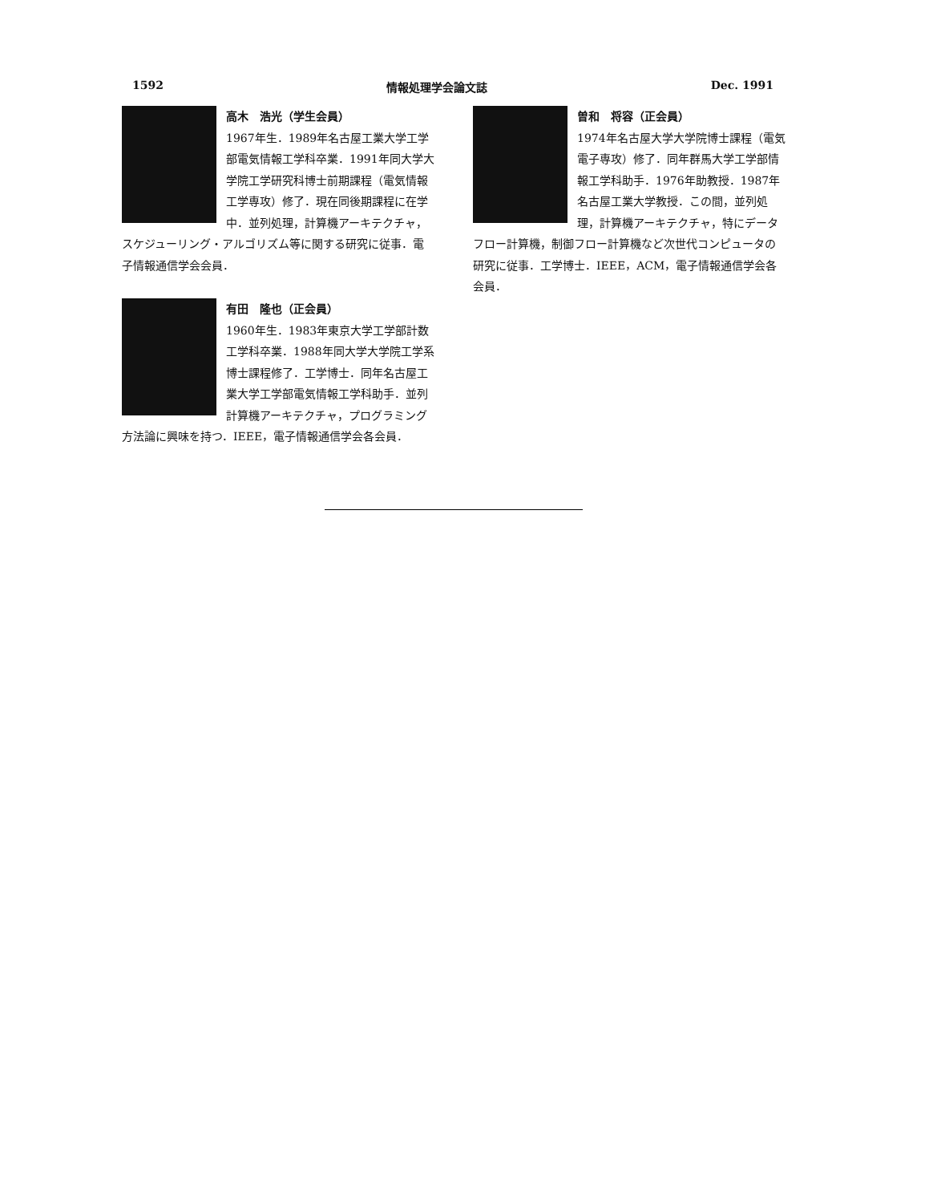1592 情報処理学会論文誌 Dec. 1991
高木　浩光（学生会員）
1967年生．1989年名古屋工業大学工学部電気情報工学科卒業．1991年同大学大学院工学研究科博士前期課程（電気情報工学専攻）修了．現在同後期課程に在学中．並列処理，計算機アーキテクチャ，スケジューリング・アルゴリズム等に関する研究に従事．電子情報通信学会会員．
有田　隆也（正会員）
1960年生．1983年東京大学工学部計数工学科卒業．1988年同大学大学院工学系博士課程修了．工学博士．同年名古屋工業大学工学部電気情報工学科助手．並列計算機アーキテクチャ，プログラミング方法論に興味を持つ．IEEE，電子情報通信学会各会員．
曽和　将容（正会員）
1974年名古屋大学大学院博士課程（電気電子専攻）修了．同年群馬大学工学部情報工学科助手．1976年助教授．1987年名古屋工業大学教授．この間，並列処理，計算機アーキテクチャ，特にデータフロー計算機，制御フロー計算機など次世代コンピュータの研究に従事．工学博士．IEEE，ACM，電子情報通信学会各会員．